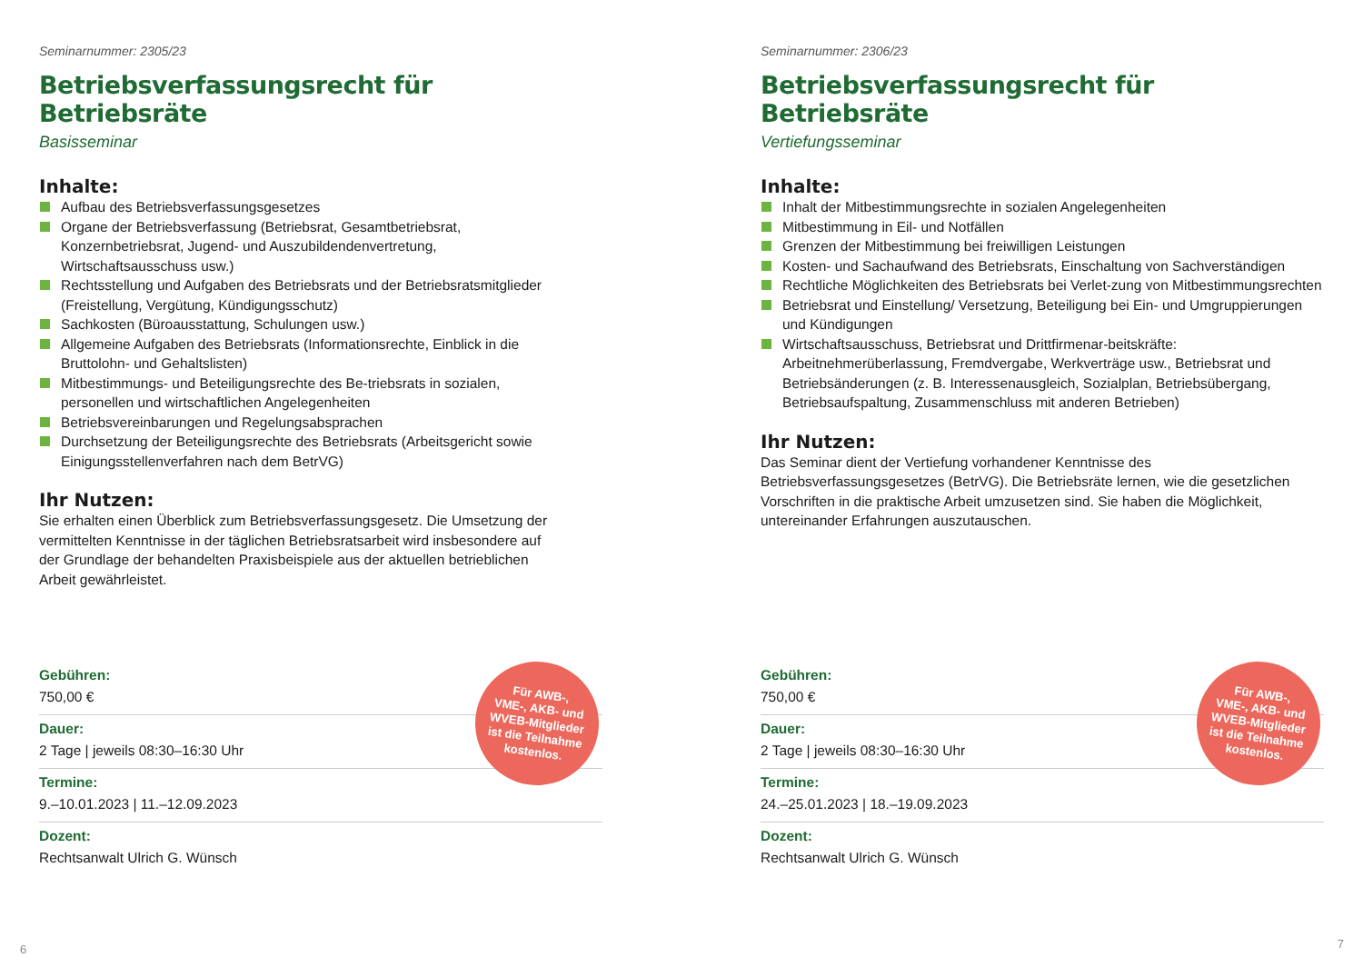Seminarnummer: 2305/23
Betriebsverfassungsrecht für Betriebsräte
Basisseminar
Inhalte:
Aufbau des Betriebsverfassungsgesetzes
Organe der Betriebsverfassung (Betriebsrat, Gesamtbetriebsrat, Konzernbetriebsrat, Jugend- und Auszubildendenvertretung, Wirtschaftsausschuss usw.)
Rechtsstellung und Aufgaben des Betriebsrats und der Betriebsratsmitglieder (Freistellung, Vergütung, Kündigungsschutz)
Sachkosten (Büroausstattung, Schulungen usw.)
Allgemeine Aufgaben des Betriebsrats (Informationsrechte, Einblick in die Bruttolohn- und Gehaltslisten)
Mitbestimmungs- und Beteiligungsrechte des Be-triebsrats in sozialen, personellen und wirtschaftlichen Angelegenheiten
Betriebsvereinbarungen und Regelungsabsprachen
Durchsetzung der Beteiligungsrechte des Betriebsrats (Arbeitsgericht sowie Einigungsstellenverfahren nach dem BetrVG)
Ihr Nutzen:
Sie erhalten einen Überblick zum Betriebsverfassungsgesetz. Die Umsetzung der vermittelten Kenntnisse in der täglichen Betriebsratsarbeit wird insbesondere auf der Grundlage der behandelten Praxisbeispiele aus der aktuellen betrieblichen Arbeit gewährleistet.
Für AWB-,
VME-, AKB- und
WVEB-Mitglieder
ist die Teilnahme
kostenlos.
Gebühren:
750,00 €
Dauer:
2 Tage | jeweils 08:30–16:30 Uhr
Termine:
9.–10.01.2023 | 11.–12.09.2023
Dozent:
Rechtsanwalt Ulrich G. Wünsch
6
Seminarnummer: 2306/23
Betriebsverfassungsrecht für Betriebsräte
Vertiefungsseminar
Inhalte:
Inhalt der Mitbestimmungsrechte in sozialen Angelegenheiten
Mitbestimmung in Eil- und Notfällen
Grenzen der Mitbestimmung bei freiwilligen Leistungen
Kosten- und Sachaufwand des Betriebsrats, Einschaltung von Sachverständigen
Rechtliche Möglichkeiten des Betriebsrats bei Verlet-zung von Mitbestimmungsrechten
Betriebsrat und Einstellung/ Versetzung, Beteiligung bei Ein- und Umgruppierungen und Kündigungen
Wirtschaftsausschuss, Betriebsrat und Drittfirmenar-beitskräfte: Arbeitnehmerüberlassung, Fremdvergabe, Werkverträge usw., Betriebsrat und Betriebsänderungen (z. B. Interessenausgleich, Sozialplan, Betriebsübergang, Betriebsaufspaltung, Zusammenschluss mit anderen Betrieben)
Ihr Nutzen:
Das Seminar dient der Vertiefung vorhandener Kenntnisse des Betriebsverfassungsgesetzes (BetrVG). Die Betriebsräte lernen, wie die gesetzlichen Vorschriften in die praktische Arbeit umzusetzen sind. Sie haben die Möglichkeit, untereinander Erfahrungen auszutauschen.
Für AWB-,
VME-, AKB- und
WVEB-Mitglieder
ist die Teilnahme
kostenlos.
Gebühren:
750,00 €
Dauer:
2 Tage | jeweils 08:30–16:30 Uhr
Termine:
24.–25.01.2023 | 18.–19.09.2023
Dozent:
Rechtsanwalt Ulrich G. Wünsch
7